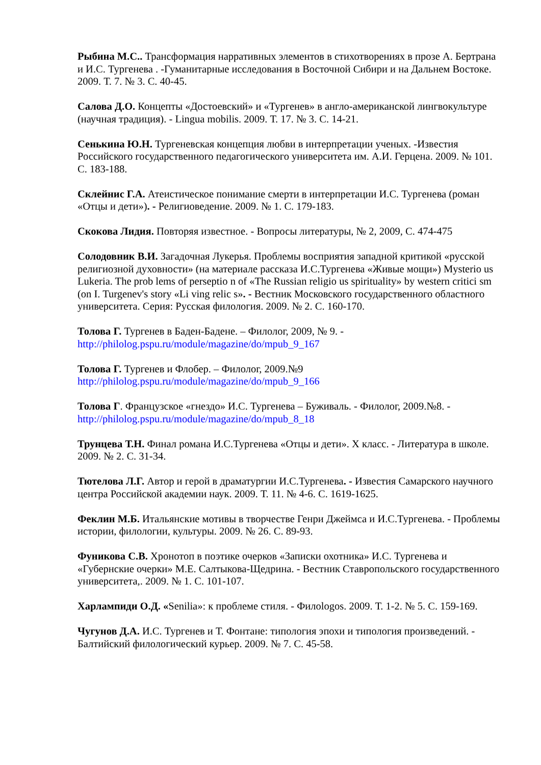Рыбина М.С.. Трансформация нарративных элементов в стихотворениях в прозе А. Бертрана и И.С. Тургенева . -Гуманитарные исследования в Восточной Сибири и на Дальнем Востоке. 2009. Т. 7. № 3. С. 40-45.
Салова Д.О. Концепты «Достоевский» и «Тургенев» в англо-американской лингвокультуре (научная традиция). - Lingua mobilis. 2009. Т. 17. № 3. С. 14-21.
Сенькина Ю.Н. Тургеневская концепция любви в интерпретации ученых. -Известия Российского государственного педагогического университета им. А.И. Герцена. 2009. № 101. С. 183-188.
Склейнис Г.А. Атеистическое понимание смерти в интерпретации И.С. Тургенева (роман «Отцы и дети»). - Религиоведение. 2009. № 1. С. 179-183.
Скокова Лидия. Повторяя известное. - Вопросы литературы, № 2, 2009, С. 474-475
Солодовник В.И. Загадочная Лукерья. Проблемы восприятия западной критикой «русской религиозной духовности» (на материале рассказа И.С.Тургенева «Живые мощи») Mysterio us Lukeria. The prob lems of perseptio n of «The Russian religio us spirituality» by western critici sm (on I. Turgenev's story «Li ving relic s». - Вестник Московского государственного областного университета. Серия: Русская филология. 2009. № 2. С. 160-170.
Толова Г. Тургенев в Баден-Бадене. – Филолог, 2009, № 9. - http://philolog.pspu.ru/module/magazine/do/mpub_9_167
Толова Г. Тургенев и Флобер. – Филолог, 2009.№9 http://philolog.pspu.ru/module/magazine/do/mpub_9_166
Толова Г. Французское «гнездо» И.С. Тургенева – Буживаль. - Филолог, 2009.№8. - http://philolog.pspu.ru/module/magazine/do/mpub_8_18
Трунцева Т.Н. Финал романа И.С.Тургенева «Отцы и дети». X класс. - Литература в школе. 2009. № 2. С. 31-34.
Тютелова Л.Г. Автор и герой в драматургии И.С.Тургенева. - Известия Самарского научного центра Российской академии наук. 2009. Т. 11. № 4-6. С. 1619-1625.
Феклин М.Б. Итальянские мотивы в творчестве Генри Джеймса и И.С.Тургенева. - Проблемы истории, филологии, культуры. 2009. № 26. С. 89-93.
Фуникова С.В. Хронотоп в поэтике очерков «Записки охотника» И.С. Тургенева и «Губернские очерки» М.Е. Салтыкова-Щедрина. - Вестник Ставропольского государственного университета,. 2009. № 1. С. 101-107.
Харлампиди О.Д. «Senilia»: к проблеме стиля. - Филоlogos. 2009. Т. 1-2. № 5. С. 159-169.
Чугунов Д.А. И.С. Тургенев и Т. Фонтане: типология эпохи и типология произведений. - Балтийский филологический курьер. 2009. № 7. С. 45-58.